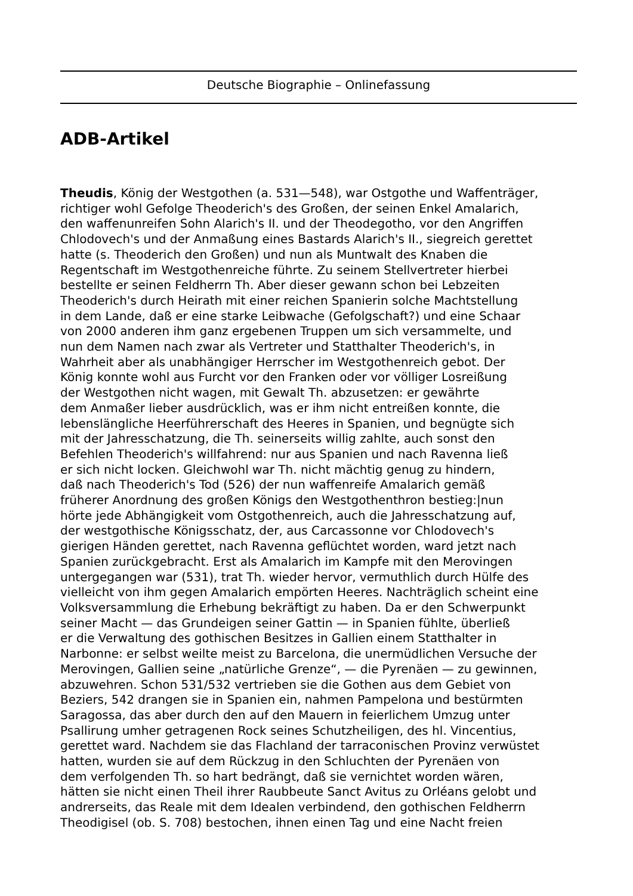Deutsche Biographie – Onlinefassung
ADB-Artikel
Theudis, König der Westgothen (a. 531—548), war Ostgothe und Waffenträger, richtiger wohl Gefolge Theoderich's des Großen, der seinen Enkel Amalarich, den waffenunreifen Sohn Alarich's II. und der Theodegotho, vor den Angriffen Chlodovech's und der Anmaßung eines Bastards Alarich's II., siegreich gerettet hatte (s. Theoderich den Großen) und nun als Muntwalt des Knaben die Regentschaft im Westgothenreiche führte. Zu seinem Stellvertreter hierbei bestellte er seinen Feldherrn Th. Aber dieser gewann schon bei Lebzeiten Theoderich's durch Heirath mit einer reichen Spanierin solche Machtstellung in dem Lande, daß er eine starke Leibwache (Gefolgschaft?) und eine Schaar von 2000 anderen ihm ganz ergebenen Truppen um sich versammelte, und nun dem Namen nach zwar als Vertreter und Statthalter Theoderich's, in Wahrheit aber als unabhängiger Herrscher im Westgothenreich gebot. Der König konnte wohl aus Furcht vor den Franken oder vor völliger Losreißung der Westgothen nicht wagen, mit Gewalt Th. abzusetzen: er gewährte dem Anmaßer lieber ausdrücklich, was er ihm nicht entreißen konnte, die lebenslängliche Heerführerschaft des Heeres in Spanien, und begnügte sich mit der Jahresschatzung, die Th. seinerseits willig zahlte, auch sonst den Befehlen Theoderich's willfahrend: nur aus Spanien und nach Ravenna ließ er sich nicht locken. Gleichwohl war Th. nicht mächtig genug zu hindern, daß nach Theoderich's Tod (526) der nun waffenreife Amalarich gemäß früherer Anordnung des großen Königs den Westgothenthron bestieg:|nun hörte jede Abhängigkeit vom Ostgothenreich, auch die Jahresschatzung auf, der westgothische Königsschatz, der, aus Carcassonne vor Chlodovech's gierigen Händen gerettet, nach Ravenna geflüchtet worden, ward jetzt nach Spanien zurückgebracht. Erst als Amalarich im Kampfe mit den Merovingen untergegangen war (531), trat Th. wieder hervor, vermuthlich durch Hülfe des vielleicht von ihm gegen Amalarich empörten Heeres. Nachträglich scheint eine Volksversammlung die Erhebung bekräftigt zu haben. Da er den Schwerpunkt seiner Macht — das Grundeigen seiner Gattin — in Spanien fühlte, überließ er die Verwaltung des gothischen Besitzes in Gallien einem Statthalter in Narbonne: er selbst weilte meist zu Barcelona, die unermüdlichen Versuche der Merovingen, Gallien seine „natürliche Grenze“, — die Pyrenäen — zu gewinnen, abzuwehren. Schon 531/532 vertrieben sie die Gothen aus dem Gebiet von Beziers, 542 drangen sie in Spanien ein, nahmen Pampelona und bestürmten Saragossa, das aber durch den auf den Mauern in feierlichem Umzug unter Psallirung umher getragenen Rock seines Schutzheiligen, des hl. Vincentius, gerettet ward. Nachdem sie das Flachland der tarraconischen Provinz verwüstet hatten, wurden sie auf dem Rückzug in den Schluchten der Pyrenäen von dem verfolgenden Th. so hart bedrängt, daß sie vernichtet worden wären, hätten sie nicht einen Theil ihrer Raubbeute Sanct Avitus zu Orléans gelobt und andrerseits, das Reale mit dem Idealen verbindend, den gothischen Feldherrn Theodigisel (ob. S. 708) bestochen, ihnen einen Tag und eine Nacht freien